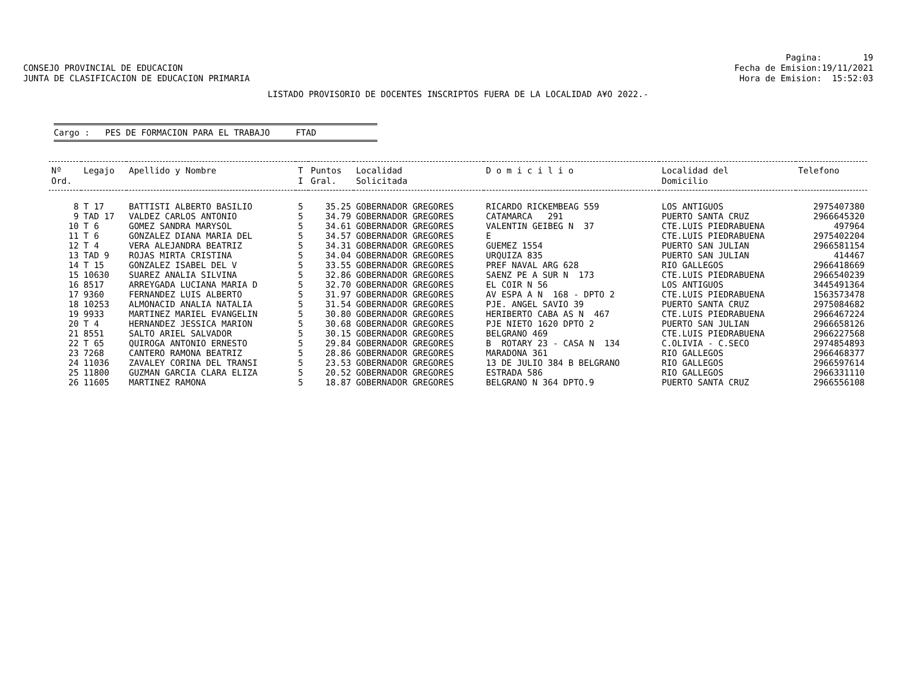CONSEJO PROVINCIAL DE EDUCACION JUNTA DE CLASIFICACION DE EDUCACION PRIMARIA
Pagina: 19 Fecha de Emision:19/11/2021 Hora de Emision: 15:52:03
LISTADO PROVISORIO DE DOCENTES INSCRIPTOS FUERA DE LA LOCALIDAD A¥O 2022.-
Cargo : PES DE FORMACION PARA EL TRABAJO FTAD
| Nº Ord. | Legajo | Apellido y Nombre | T I | Puntos Gral. | Localidad Solicitada | D o m i c i l i o | Localidad del Domicilio | Telefono |
| --- | --- | --- | --- | --- | --- | --- | --- | --- |
| 8 | T 17 | BATTISTI ALBERTO BASILIO | 5 | 35.25 | GOBERNADOR GREGORES | RICARDO RICKEMBEAG 559 | LOS ANTIGUOS | 2975407380 |
| 9 | TAD 17 | VALDEZ CARLOS ANTONIO | 5 | 34.79 | GOBERNADOR GREGORES | CATAMARCA 291 | PUERTO SANTA CRUZ | 2966645320 |
| 10 | T 6 | GOMEZ SANDRA MARYSOL | 5 | 34.61 | GOBERNADOR GREGORES | VALENTIN GEIBEG N 37 | CTE.LUIS PIEDRABUENA | 497964 |
| 11 | T 6 | GONZALEZ DIANA MARIA DEL | 5 | 34.57 | GOBERNADOR GREGORES | E | CTE.LUIS PIEDRABUENA | 2975402204 |
| 12 | T 4 | VERA ALEJANDRA BEATRIZ | 5 | 34.31 | GOBERNADOR GREGORES | GUEMEZ 1554 | PUERTO SAN JULIAN | 2966581154 |
| 13 | TAD 9 | ROJAS MIRTA CRISTINA | 5 | 34.04 | GOBERNADOR GREGORES | URQUIZA 835 | PUERTO SAN JULIAN | 414467 |
| 14 | T 15 | GONZALEZ ISABEL DEL V | 5 | 33.55 | GOBERNADOR GREGORES | PREF NAVAL ARG 628 | RIO GALLEGOS | 2966418669 |
| 15 | 10630 | SUAREZ ANALIA SILVINA | 5 | 32.86 | GOBERNADOR GREGORES | SAENZ PE A SUR N 173 | CTE.LUIS PIEDRABUENA | 2966540239 |
| 16 | 8517 | ARREYGADA LUCIANA MARIA D | 5 | 32.70 | GOBERNADOR GREGORES | EL COIR N 56 | LOS ANTIGUOS | 3445491364 |
| 17 | 9360 | FERNANDEZ LUIS ALBERTO | 5 | 31.97 | GOBERNADOR GREGORES | AV ESPA A N 168 - DPTO 2 | CTE.LUIS PIEDRABUENA | 1563573478 |
| 18 | 10253 | ALMONACID ANALIA NATALIA | 5 | 31.54 | GOBERNADOR GREGORES | PJE. ANGEL SAVIO 39 | PUERTO SANTA CRUZ | 2975084682 |
| 19 | 9933 | MARTINEZ MARIEL EVANGELIN | 5 | 30.80 | GOBERNADOR GREGORES | HERIBERTO CABA AS N 467 | CTE.LUIS PIEDRABUENA | 2966467224 |
| 20 | T 4 | HERNANDEZ JESSICA MARION | 5 | 30.68 | GOBERNADOR GREGORES | PJE NIETO 1620 DPTO 2 | PUERTO SAN JULIAN | 2966658126 |
| 21 | 8551 | SALTO ARIEL SALVADOR | 5 | 30.15 | GOBERNADOR GREGORES | BELGRANO 469 | CTE.LUIS PIEDRABUENA | 2966227568 |
| 22 | T 65 | QUIROGA ANTONIO ERNESTO | 5 | 29.84 | GOBERNADOR GREGORES | B ROTARY 23 - CASA N 134 | C.OLIVIA - C.SECO | 2974854893 |
| 23 | 7268 | CANTERO RAMONA BEATRIZ | 5 | 28.86 | GOBERNADOR GREGORES | MARADONA 361 | RIO GALLEGOS | 2966468377 |
| 24 | 11036 | ZAVALEY CORINA DEL TRANSI | 5 | 23.53 | GOBERNADOR GREGORES | 13 DE JULIO 384 B BELGRANO | RIO GALLEGOS | 2966597614 |
| 25 | 11800 | GUZMAN GARCIA CLARA ELIZA | 5 | 20.52 | GOBERNADOR GREGORES | ESTRADA 586 | RIO GALLEGOS | 2966331110 |
| 26 | 11605 | MARTINEZ RAMONA | 5 | 18.87 | GOBERNADOR GREGORES | BELGRANO N 364 DPTO.9 | PUERTO SANTA CRUZ | 2966556108 |